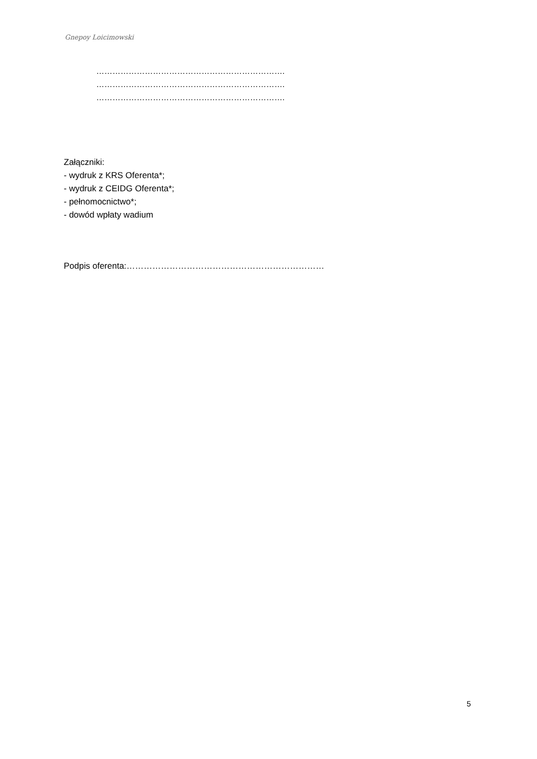Gnepoy Loicimowski
…………………………………………………………….
…………………………………………………………….
…………………………………………………………….
Załączniki:
- wydruk z KRS Oferenta*;
- wydruk z CEIDG Oferenta*;
- pełnomocnictwo*;
- dowód wpłaty wadium
Podpis oferenta:……………………………………………………………
5